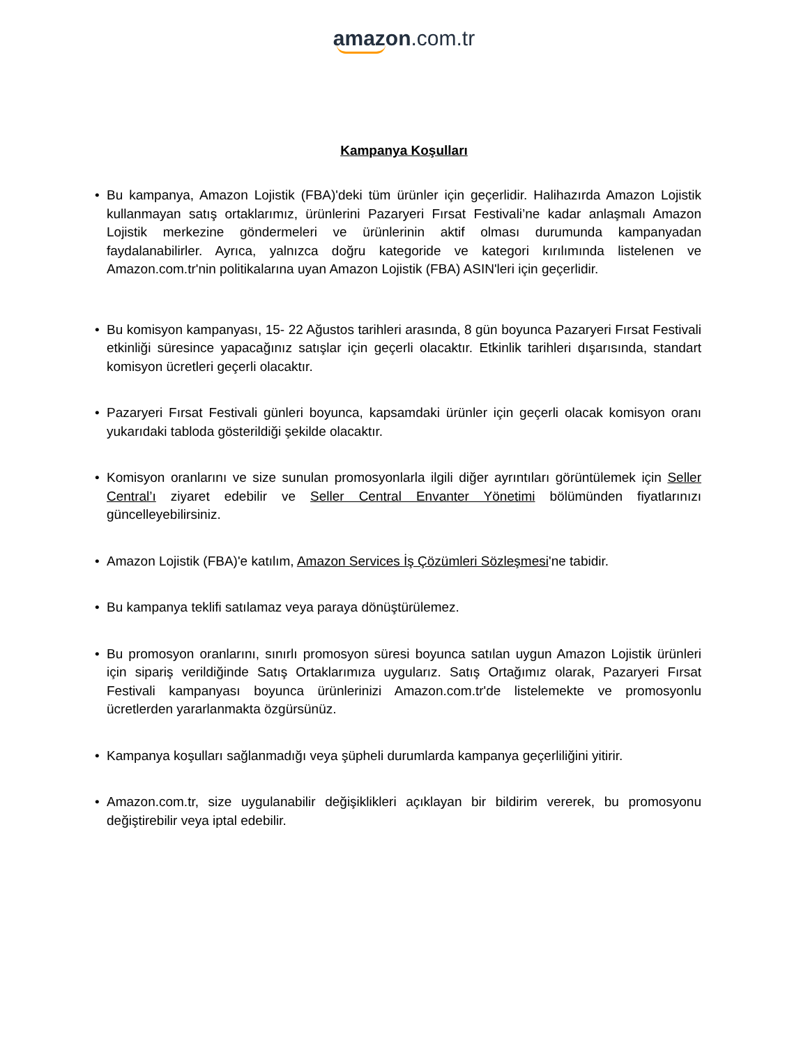amazon.com.tr
Kampanya Koşulları
• Bu kampanya, Amazon Lojistik (FBA)'deki tüm ürünler için geçerlidir. Halihazırda Amazon Lojistik kullanmayan satış ortaklarımız, ürünlerini Pazaryeri Fırsat Festivali’ne kadar anlaşmalı Amazon Lojistik merkezine göndermeleri ve ürünlerinin aktif olması durumunda kampanyadan faydalanabilirler. Ayrıca, yalnızca doğru kategoride ve kategori kırılımında listelenen ve Amazon.com.tr'nin politikalarına uyan Amazon Lojistik (FBA) ASIN'leri için geçerlidir.
• Bu komisyon kampanyası, 15- 22 Ağustos tarihleri arasında, 8 gün boyunca Pazaryeri Fırsat Festivali etkinliği süresince yapacağınız satışlar için geçerli olacaktır. Etkinlik tarihleri dışarısında, standart komisyon ücretleri geçerli olacaktır.
• Pazaryeri Fırsat Festivali günleri boyunca, kapsamdaki ürünler için geçerli olacak komisyon oranı yukarıdaki tabloda gösterildiği şekilde olacaktır.
• Komisyon oranlarını ve size sunulan promosyonlarla ilgili diğer ayrıntıları görüntülemek için Seller Central’ı ziyaret edebilir ve Seller Central Envanter Yönetimi bölümünden fiyatlarınızı güncelleyebilirsiniz.
• Amazon Lojistik (FBA)'e katılım, Amazon Services İş Çözümleri Sözleşmesi'ne tabidir.
• Bu kampanya teklifi satılamaz veya paraya dönüştürülemez.
• Bu promosyon oranlarını, sınırlı promosyon süresi boyunca satılan uygun Amazon Lojistik ürünleri için sipariş verildiğinde Satış Ortaklarımıza uygularız. Satış Ortağımız olarak, Pazaryeri Fırsat Festivali kampanyası boyunca ürünlerinizi Amazon.com.tr'de listelemekte ve promosyonlu ücretlerden yararlanmakta özgürsünüz.
• Kampanya koşulları sağlanmadığı veya şüpheli durumlarda kampanya geçerliliğini yitirir.
• Amazon.com.tr, size uygulanabilir değişiklikleri açıklayan bir bildirim vererek, bu promosyonu değiştirebilir veya iptal edebilir.